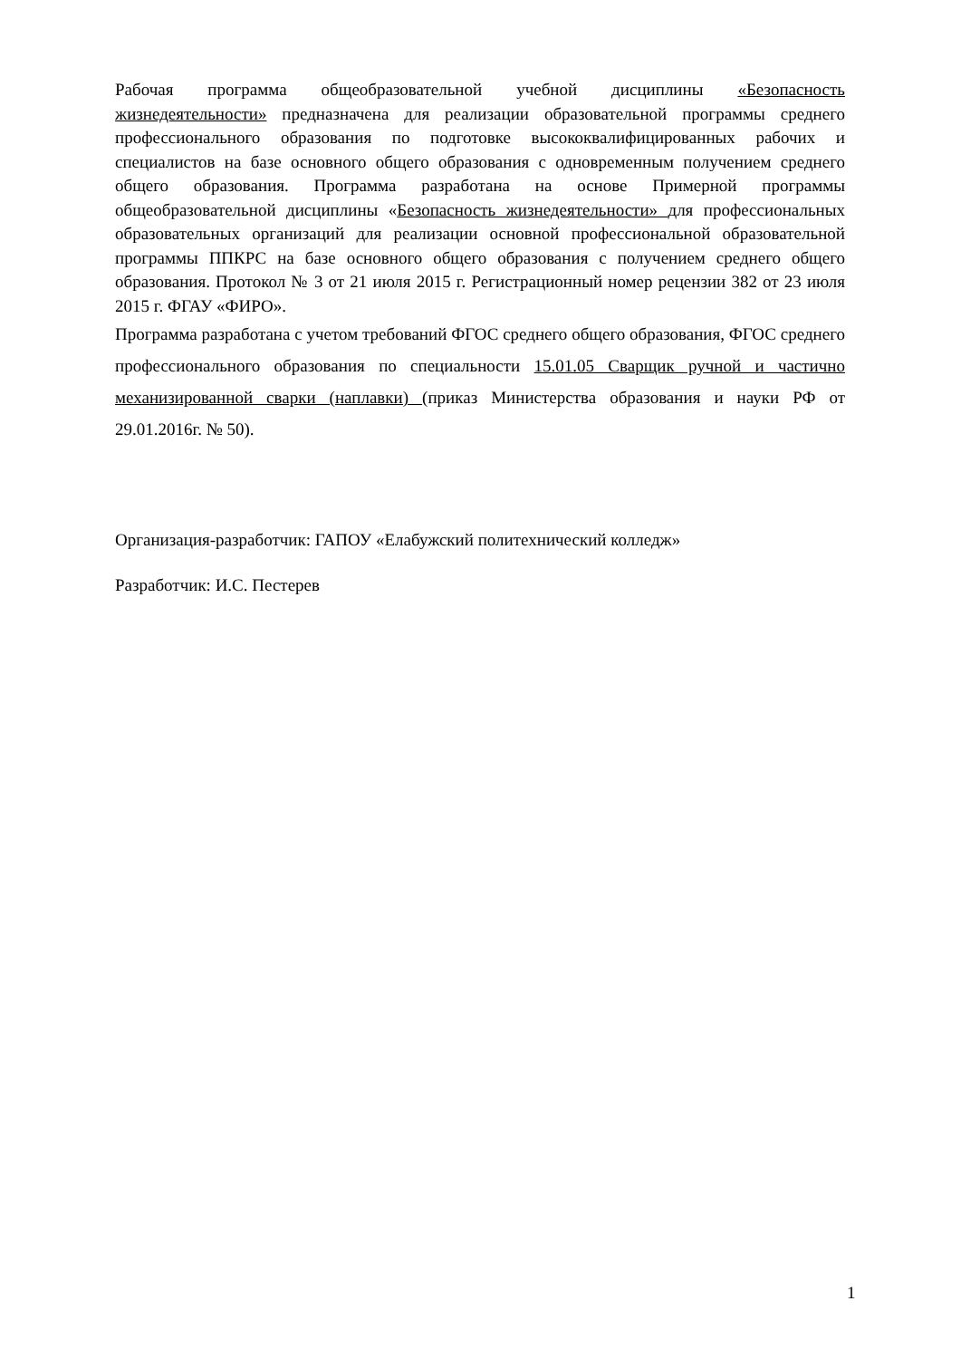Рабочая программа общеобразовательной учебной дисциплины «Безопасность жизнедеятельности» предназначена для реализации образовательной программы среднего профессионального образования по подготовке высококвалифицированных рабочих и специалистов на базе основного общего образования с одновременным получением среднего общего образования. Программа разработана на основе Примерной программы общеобразовательной дисциплины «Безопасность жизнедеятельности» для профессиональных образовательных организаций для реализации основной профессиональной образовательной программы ППКРС на базе основного общего образования с получением среднего общего образования. Протокол № 3 от 21 июля 2015 г. Регистрационный номер рецензии 382 от 23 июля 2015 г. ФГАУ «ФИРО».
Программа разработана с учетом требований ФГОС среднего общего образования, ФГОС среднего профессионального образования по специальности 15.01.05 Сварщик ручной и частично механизированной сварки (наплавки) (приказ Министерства образования и науки РФ от 29.01.2016г. № 50).
Организация-разработчик: ГАПОУ «Елабужский политехнический колледж»
Разработчик: И.С. Пестерев
1